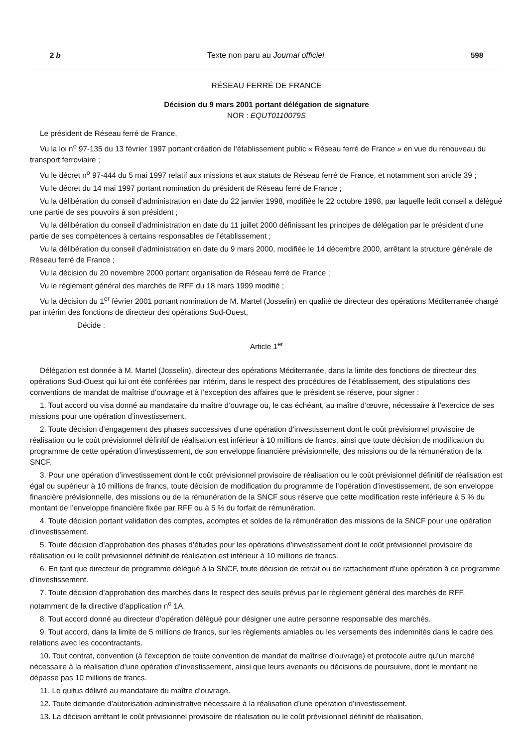2 b Texte non paru au Journal officiel 598
RÉSEAU FERRÉ DE FRANCE
Décision du 9 mars 2001 portant délégation de signature
NOR : EQUT0110079S
Le président de Réseau ferré de France,
Vu la loi n<sup>o</sup> 97-135 du 13 février 1997 portant création de l’établissement public « Réseau ferré de France » en vue du renouveau du transport ferroviaire ;
Vu le décret n<sup>o</sup> 97-444 du 5 mai 1997 relatif aux missions et aux statuts de Réseau ferré de France, et notamment son article 39 ;
Vu le décret du 14 mai 1997 portant nomination du président de Réseau ferré de France ;
Vu la délibération du conseil d’administration en date du 22 janvier 1998, modifiée le 22 octobre 1998, par laquelle ledit conseil a délégué une partie de ses pouvoirs à son président ;
Vu la délibération du conseil d’administration en date du 11 juillet 2000 définissant les principes de délégation par le président d’une partie de ses compétences à certains responsables de l’établissement ;
Vu la délibération du conseil d’administration en date du 9 mars 2000, modifiée le 14 décembre 2000, arrêtant la structure générale de Réseau ferré de France ;
Vu la décision du 20 novembre 2000 portant organisation de Réseau ferré de France ;
Vu le règlement général des marchés de RFF du 18 mars 1999 modifié ;
Vu la décision du 1<sup>er</sup> février 2001 portant nomination de M. Martel (Josselin) en qualité de directeur des opérations Méditerranée chargé par intérim des fonctions de directeur des opérations Sud-Ouest,
Décide :
Article 1<sup>er</sup>
Délégation est donnée à M. Martel (Josselin), directeur des opérations Méditerranée, dans la limite des fonctions de directeur des opérations Sud-Ouest qui lui ont été conférées par intérim, dans le respect des procédures de l’établissement, des stipulations des conventions de mandat de maîtrise d’ouvrage et à l’exception des affaires que le président se réserve, pour signer :
1. Tout accord ou visa donné au mandataire du maître d’ouvrage ou, le cas échéant, au maître d’œuvre, nécessaire à l’exercice de ses missions pour une opération d’investissement.
2. Toute décision d’engagement des phases successives d’une opération d’investissement dont le coût prévisionnel provisoire de réalisation ou le coût prévisionnel définitif de réalisation est inférieur à 10 millions de francs, ainsi que toute décision de modification du programme de cette opération d’investissement, de son enveloppe financière prévisionnelle, des missions ou de la rémunération de la SNCF.
3. Pour une opération d’investissement dont le coût prévisionnel provisoire de réalisation ou le coût prévisionnel définitif de réalisation est égal ou supérieur à 10 millions de francs, toute décision de modification du programme de l’opération d’investissement, de son enveloppe financière prévisionnelle, des missions ou de la rémunération de la SNCF sous réserve que cette modification reste inférieure à 5 % du montant de l’enveloppe financière fixée par RFF ou à 5 % du forfait de rémunération.
4. Toute décision portant validation des comptes, acomptes et soldes de la rémunération des missions de la SNCF pour une opération d’investissement.
5. Toute décision d’approbation des phases d’études pour les opérations d’investissement dont le coût prévisionnel provisoire de réalisation ou le coût prévisionnel définitif de réalisation est inférieur à 10 millions de francs.
6. En tant que directeur de programme délégué à la SNCF, toute décision de retrait ou de rattachement d’une opération à ce programme d’investissement.
7. Toute décision d’approbation des marchés dans le respect des seuils prévus par le règlement général des marchés de RFF, notamment de la directive d’application n<sup>o</sup> 1A.
8. Tout accord donné au directeur d’opération délégué pour désigner une autre personne responsable des marchés.
9. Tout accord, dans la limite de 5 millions de francs, sur les règlements amiables ou les versements des indemnités dans le cadre des relations avec les cocontractants.
10. Tout contrat, convention (à l’exception de toute convention de mandat de maîtrise d’ouvrage) et protocole autre qu’un marché nécessaire à la réalisation d’une opération d’investissement, ainsi que leurs avenants ou décisions de poursuivre, dont le montant ne dépasse pas 10 millions de francs.
11. Le quitus délivré au mandataire du maître d’ouvrage.
12. Toute demande d’autorisation administrative nécessaire à la réalisation d’une opération d’investissement.
13. La décision arrêtant le coût prévisionnel provisoire de réalisation ou le coût prévisionnel définitif de réalisation,